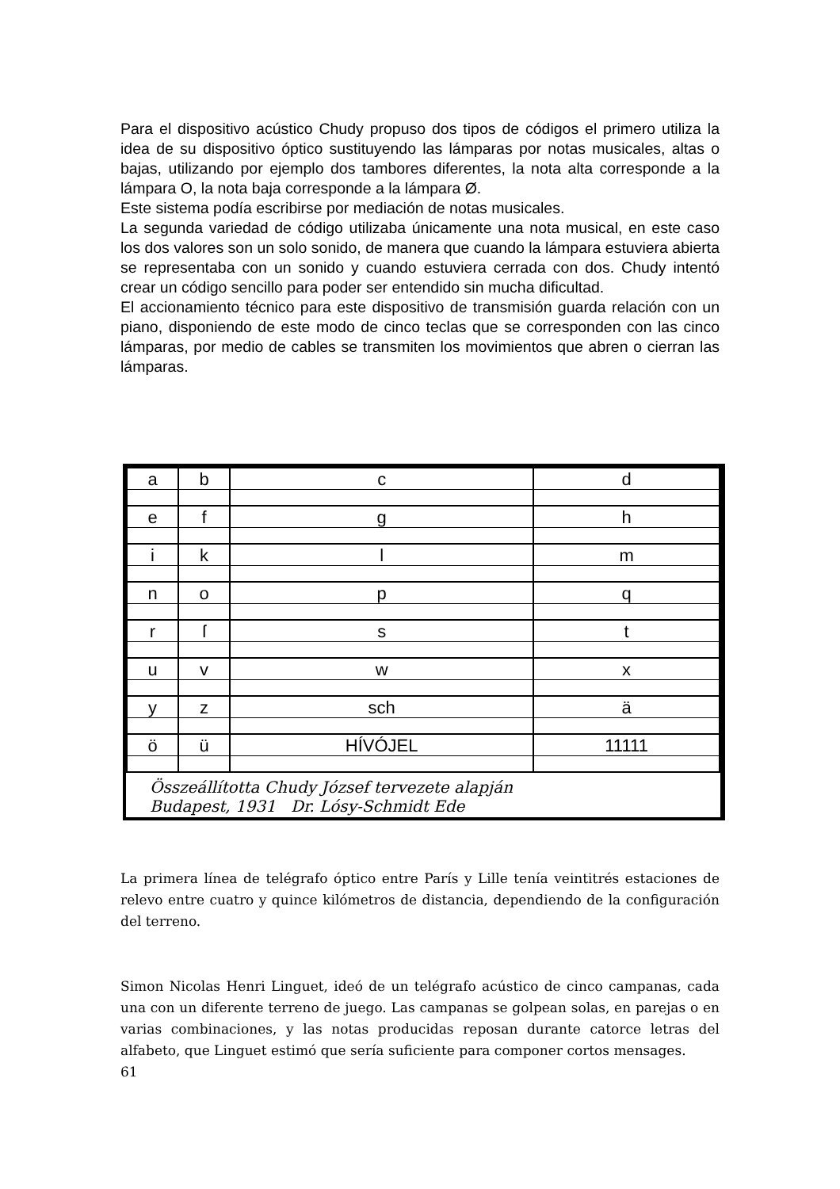Para el dispositivo acústico Chudy propuso dos tipos de códigos el primero utiliza la idea de su dispositivo óptico sustituyendo las lámparas por notas musicales, altas o bajas, utilizando por ejemplo dos tambores diferentes, la nota alta corresponde a la lámpara O, la nota baja corresponde a la lámpara Ø.
Este sistema podía escribirse por mediación de notas musicales.
La segunda variedad de código utilizaba únicamente una nota musical, en este caso los dos valores son un solo sonido, de manera que cuando la lámpara estuviera abierta se representaba con un sonido y cuando estuviera cerrada con dos. Chudy intentó crear un código sencillo para poder ser entendido sin mucha dificultad.
El accionamiento técnico para este dispositivo de transmisión guarda relación con un piano, disponiendo de este modo de cinco teclas que se corresponden con las cinco lámparas, por medio de cables se transmiten los movimientos que abren o cierran las lámparas.
| a | b | c | d |
| e | f | g | h |
| i | k | l | m |
| n | o | p | q |
| r | ſ | s | t |
| u | v | w | x |
| y | z | sch | ä |
| ö | ü | HÍVÓJEL | 11111 |
Összeállította Chudy József tervezete alapján
Budapest, 1931 Dr. Lósy-Schmidt Ede
La primera línea de telégrafo óptico entre París y Lille tenía veintitrés estaciones de relevo entre cuatro y quince kilómetros de distancia, dependiendo de la configuración del terreno.
Simon Nicolas Henri Linguet, ideó de un telégrafo acústico de cinco campanas, cada una con un diferente terreno de juego. Las campanas se golpean solas, en parejas o en varias combinaciones, y las notas producidas reposan durante catorce letras del alfabeto, que Linguet estimó que sería suficiente para componer cortos mensages.
61